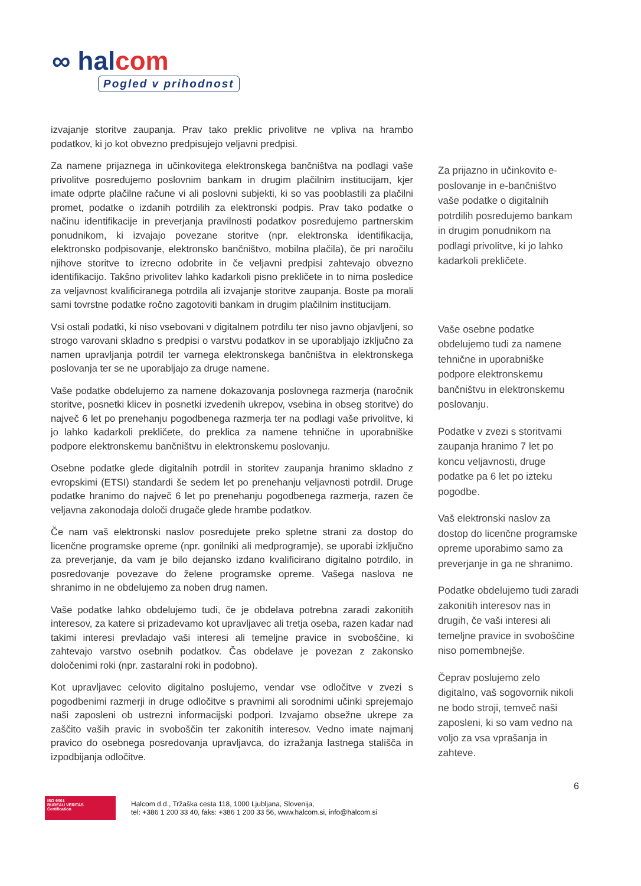∞ halcom
Pogled v prihodnost
izvajanje storitve zaupanja. Prav tako preklic privolitve ne vpliva na hrambo podatkov, ki jo kot obvezno predpisujejo veljavni predpisi.
Za namene prijaznega in učinkovitega elektronskega bančništva na podlagi vaše privolitve posredujemo poslovnim bankam in drugim plačilnim institucijam, kjer imate odprte plačilne račune vi ali poslovni subjekti, ki so vas pooblastili za plačilni promet, podatke o izdanih potrdilih za elektronski podpis. Prav tako podatke o načinu identifikacije in preverjanja pravilnosti podatkov posredujemo partnerskim ponudnikom, ki izvajajo povezane storitve (npr. elektronska identifikacija, elektronsko podpisovanje, elektronsko bančništvo, mobilna plačila), če pri naročilu njihove storitve to izrecno odobrite in če veljavni predpisi zahtevajo obvezno identifikacijo. Takšno privolitev lahko kadarkoli pisno prekličete in to nima posledice za veljavnost kvalificiranega potrdila ali izvajanje storitve zaupanja. Boste pa morali sami tovrstne podatke ročno zagotoviti bankam in drugim plačilnim institucijam.
Vsi ostali podatki, ki niso vsebovani v digitalnem potrdilu ter niso javno objavljeni, so strogo varovani skladno s predpisi o varstvu podatkov in se uporabljajo izključno za namen upravljanja potrdil ter varnega elektronskega bančništva in elektronskega poslovanja ter se ne uporabljajo za druge namene.
Vaše podatke obdelujemo za namene dokazovanja poslovnega razmerja (naročnik storitve, posnetki klicev in posnetki izvedenih ukrepov, vsebina in obseg storitve) do največ 6 let po prenehanju pogodbenega razmerja ter na podlagi vaše privolitve, ki jo lahko kadarkoli prekličete, do preklica za namene tehnične in uporabniške podpore elektronskemu bančništvu in elektronskemu poslovanju.
Osebne podatke glede digitalnih potrdil in storitev zaupanja hranimo skladno z evropskimi (ETSI) standardi še sedem let po prenehanju veljavnosti potrdil. Druge podatke hranimo do največ 6 let po prenehanju pogodbenega razmerja, razen če veljavna zakonodaja določi drugače glede hrambe podatkov.
Če nam vaš elektronski naslov posredujete preko spletne strani za dostop do licenčne programske opreme (npr. gonilniki ali medprogramje), se uporabi izključno za preverjanje, da vam je bilo dejansko izdano kvalificirano digitalno potrdilo, in posredovanje povezave do želene programske opreme. Vašega naslova ne shranimo in ne obdelujemo za noben drug namen.
Vaše podatke lahko obdelujemo tudi, če je obdelava potrebna zaradi zakonitih interesov, za katere si prizadevamo kot upravljavec ali tretja oseba, razen kadar nad takimi interesi prevladajo vaši interesi ali temeljne pravice in svoboščine, ki zahtevajo varstvo osebnih podatkov. Čas obdelave je povezan z zakonsko določenimi roki (npr. zastaralni roki in podobno).
Kot upravljavec celovito digitalno poslujemo, vendar vse odločitve v zvezi s pogodbenimi razmerji in druge odločitve s pravnimi ali sorodnimi učinki sprejemajo naši zaposleni ob ustrezni informacijski podpori. Izvajamo obsežne ukrepe za zaščito vaših pravic in svoboščin ter zakonitih interesov. Vedno imate najmanj pravico do osebnega posredovanja upravljavca, do izražanja lastnega stališča in izpodbijanja odločitve.
Za prijazno in učinkovito e-poslovanje in e-bančništvo vaše podatke o digitalnih potrdilih posredujemo bankam in drugim ponudnikom na podlagi privolitve, ki jo lahko kadarkoli prekličete.
Vaše osebne podatke obdelujemo tudi za namene tehnične in uporabniške podpore elektronskemu bančništvu in elektronskemu poslovanju.
Podatke v zvezi s storitvami zaupanja hranimo 7 let po koncu veljavnosti, druge podatke pa 6 let po izteku pogodbe.
Vaš elektronski naslov za dostop do licenčne programske opreme uporabimo samo za preverjanje in ga ne shranimo.
Podatke obdelujemo tudi zaradi zakonitih interesov nas in drugih, če vaši interesi ali temeljne pravice in svoboščine niso pomembnejše.
Čeprav poslujemo zelo digitalno, vaš sogovornik nikoli ne bodo stroji, temveč naši zaposleni, ki so vam vedno na voljo za vsa vprašanja in zahteve.
6
ISO 9001
BUREAU VERITAS
Certification
Halcom d.d., Tržaška cesta 118, 1000 Ljubljana, Slovenija,
tel: +386 1 200 33 40, faks: +386 1 200 33 56, www.halcom.si, info@halcom.si